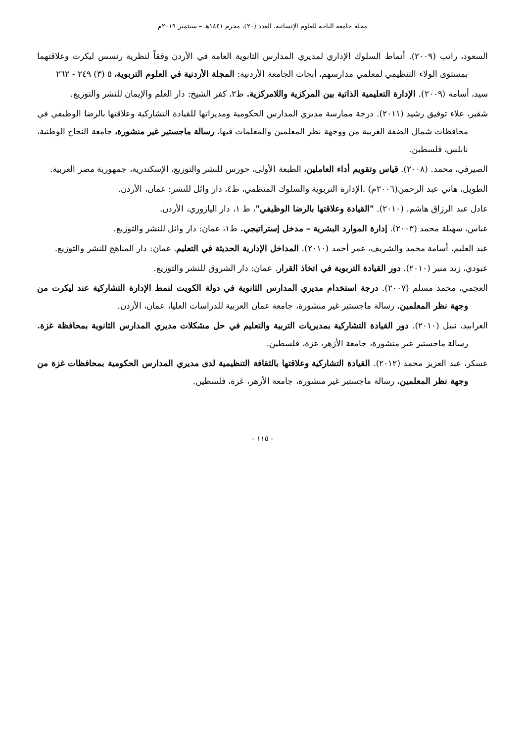مجلة جامعة الباحة للعلوم الإنسانية، العدد (٢٠)، محرم ١٤٤١هـ – سبتمبر ٢٠١٩م
السعود، راتب (٢٠٠٩). أنماط السلوك الإداري لمديري المدارس الثانوية العامة في الأردن وفقاً لنظرية رنسس ليكرت وعلاقتهما بمستوى الولاء التنظيمي لمعلمي مدارسهم، أبحاث الجامعة الأردنية: المجلة الأردنية في العلوم التربوية، ٥ (٣) ٢٤٩ - ٢٦٢
سيد، أسامة (٢٠٠٩). الإدارة التعليمية الذاتية بين المركزية واللامركزية. ط٢، كفر الشيخ: دار العلم والإيمان للنشر والتوزيع.
شقير، علاء توفيق رشيد (٢٠١١). درجة ممارسة مديري المدارس الحكومية ومديراتها للقيادة التشاركية وعلاقتها بالرضا الوظيفي في محافظات شمال الضفة الغربية من ووجهة نظر المعلمين والمعلمات فيها، رسالة ماجستير غير منشورة، جامعة النجاح الوطنية، نابلس، فلسطين.
الصيرفي، محمد. (٢٠٠٨). قياس وتقويم أداء العاملين، الطبعة الأولى، حورس للنشر والتوزيع، الإسكندرية، جمهورية مصر العربية.
الطويل، هاني عبد الرحمن(٢٠٠٦م) .الإدارة التربوية والسلوك المنظمي، ط٤، دار وائل للنشر: عمان، الأردن.
عادل عبد الرزاق هاشم. (٢٠١٠). "القيادة وعلاقتها بالرضا الوظيفي"، ط ١، دار اليازوري، الأردن.
عباس، سهيلة محمد (٢٠٠٣). إدارة الموارد البشرية – مدخل إستراتيجي. ط١، عمان: دار وائل للنشر والتوزيع.
عبد العليم، أسامة محمد والشريف، عمر أحمد (٢٠١٠). المداخل الإدارية الحديثة في التعليم. عمان: دار المناهج للنشر والتوزيع.
عبودي، زيد منير (٢٠١٠). دور القيادة التربوية في اتخاذ القرار. عمان: دار الشروق للنشر والتوزيع.
العجمي، محمد مسلم (٢٠٠٧). درجة استخدام مديري المدارس الثانوية في دولة الكويت لنمط الإدارة التشاركية عند ليكرت من وجهة نظر المعلمين. رسالة ماجستير غير منشورة، جامعة عمان العربية للدراسات العليا، عمان، الأردن.
العرابيد، نبيل (٢٠١٠). دور القيادة التشاركية بمديريات التربية والتعليم في حل مشكلات مديري المدارس الثانوية بمحافظة غزة. رسالة ماجستير غير منشورة، جامعة الأزهر، غزة، فلسطين.
عسكر، عبد العزيز محمد (٢٠١٢). القيادة التشاركية وعلاقتها بالثقافة التنظيمية لدى مديري المدارس الحكومية بمحافظات غزة من وجهة نظر المعلمين. رسالة ماجستير غير منشورة، جامعة الأزهر، غزة، فلسطين.
- ١١٥ -